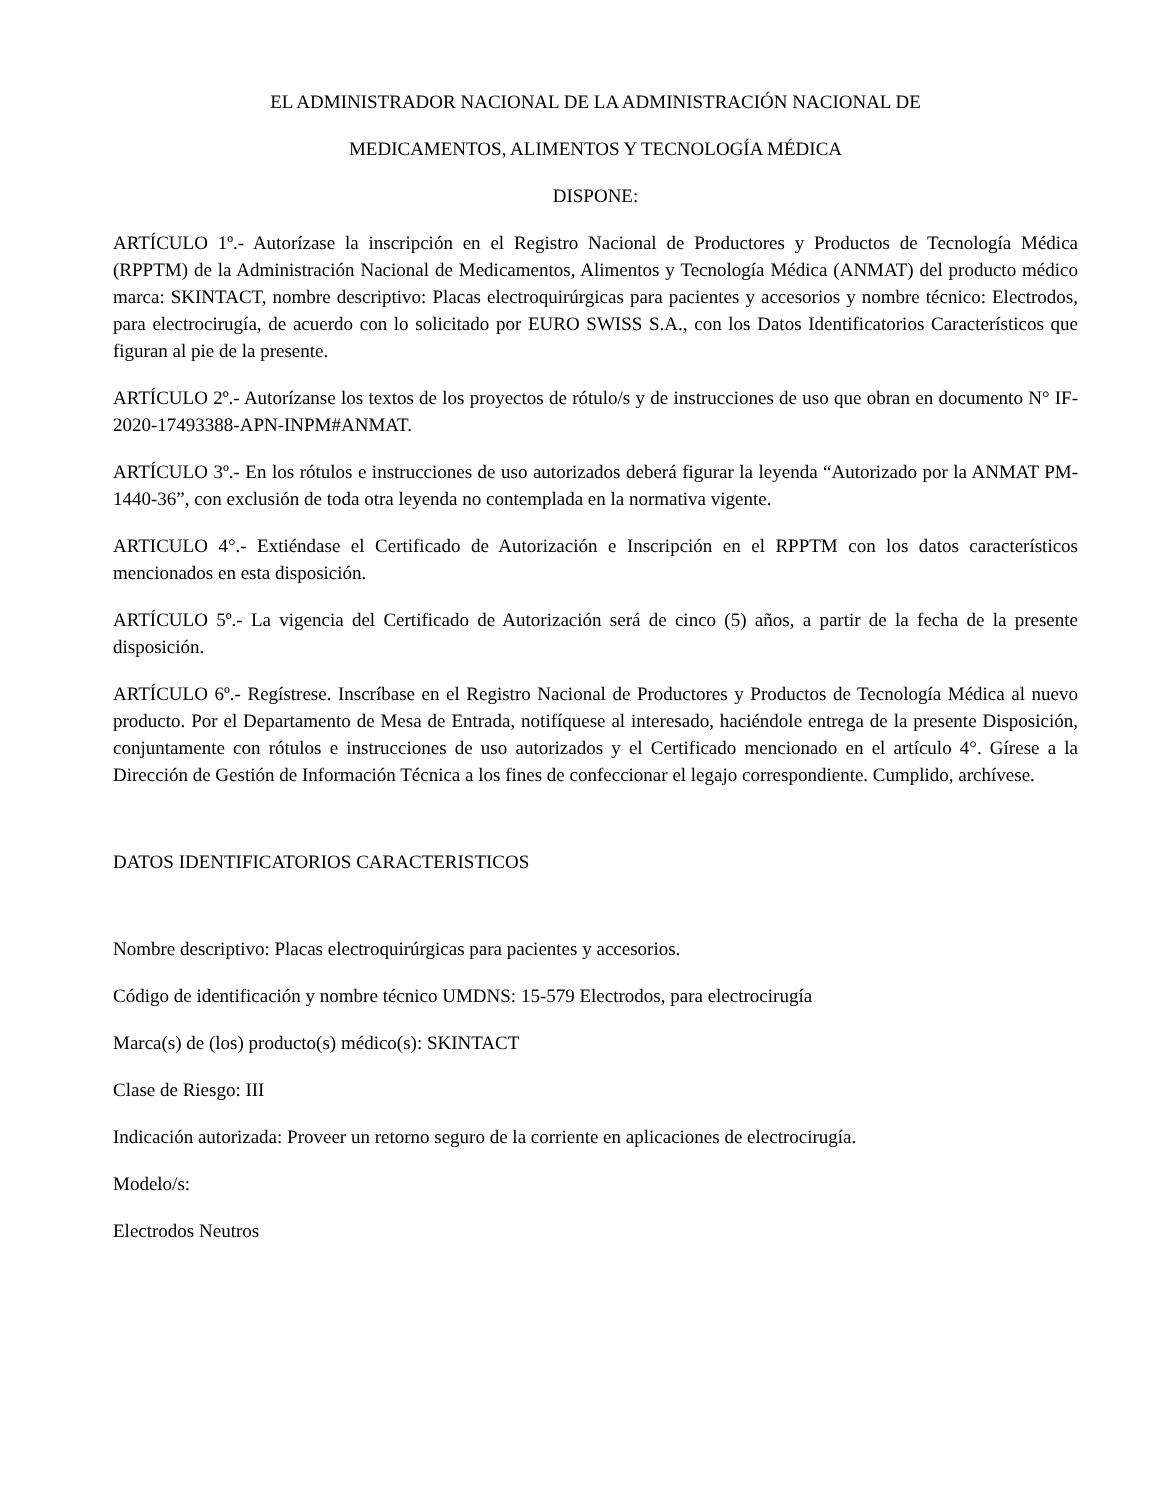EL ADMINISTRADOR NACIONAL DE LA ADMINISTRACIÓN NACIONAL DE
MEDICAMENTOS, ALIMENTOS Y TECNOLOGÍA MÉDICA
DISPONE:
ARTÍCULO 1º.- Autorízase la inscripción en el Registro Nacional de Productores y Productos de Tecnología Médica (RPPTM) de la Administración Nacional de Medicamentos, Alimentos y Tecnología Médica (ANMAT) del producto médico marca: SKINTACT, nombre descriptivo: Placas electroquirúrgicas para pacientes y accesorios y nombre técnico: Electrodos, para electrocirugía, de acuerdo con lo solicitado por EURO SWISS S.A., con los Datos Identificatorios Característicos que figuran al pie de la presente.
ARTÍCULO 2º.- Autorízanse los textos de los proyectos de rótulo/s y de instrucciones de uso que obran en documento N° IF-2020-17493388-APN-INPM#ANMAT.
ARTÍCULO 3º.- En los rótulos e instrucciones de uso autorizados deberá figurar la leyenda “Autorizado por la ANMAT PM-1440-36”, con exclusión de toda otra leyenda no contemplada en la normativa vigente.
ARTICULO 4°.- Extiéndase el Certificado de Autorización e Inscripción en el RPPTM con los datos característicos mencionados en esta disposición.
ARTÍCULO 5º.- La vigencia del Certificado de Autorización será de cinco (5) años, a partir de la fecha de la presente disposición.
ARTÍCULO 6º.- Regístrese. Inscríbase en el Registro Nacional de Productores y Productos de Tecnología Médica al nuevo producto. Por el Departamento de Mesa de Entrada, notifíquese al interesado, haciéndole entrega de la presente Disposición, conjuntamente con rótulos e instrucciones de uso autorizados y el Certificado mencionado en el artículo 4°. Gírese a la Dirección de Gestión de Información Técnica a los fines de confeccionar el legajo correspondiente. Cumplido, archívese.
DATOS IDENTIFICATORIOS CARACTERISTICOS
Nombre descriptivo: Placas electroquirúrgicas para pacientes y accesorios.
Código de identificación y nombre técnico UMDNS: 15-579 Electrodos, para electrocirugía
Marca(s) de (los) producto(s) médico(s): SKINTACT
Clase de Riesgo: III
Indicación autorizada: Proveer un retorno seguro de la corriente en aplicaciones de electrocirugía.
Modelo/s:
Electrodos Neutros